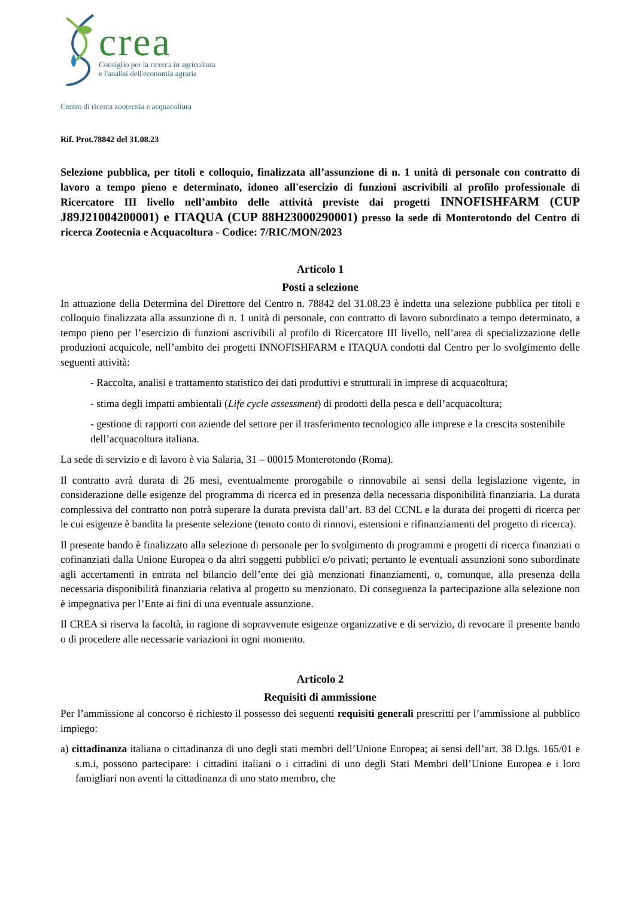crea
Consiglio per la ricerca in agricoltura
e l'analisi dell'economia agraria
Centro di ricerca zootecnia e acquacoltura
Rif. Prot.78842 del 31.08.23
Selezione pubblica, per titoli e colloquio, finalizzata all’assunzione di n. 1 unità di personale con contratto di lavoro a tempo pieno e determinato, idoneo all'esercizio di funzioni ascrivibili al profilo professionale di Ricercatore III livello nell’ambito delle attività previste dai progetti INNOFISHFARM (CUP J89J21004200001) e ITAQUA (CUP 88H23000290001) presso la sede di Monterotondo del Centro di ricerca Zootecnia e Acquacoltura - Codice: 7/RIC/MON/2023
Articolo 1
Posti a selezione
In attuazione della Determina del Direttore del Centro n. 78842 del 31.08.23 è indetta una selezione pubblica per titoli e colloquio finalizzata alla assunzione di n. 1 unità di personale, con contratto di lavoro subordinato a tempo determinato, a tempo pieno per l’esercizio di funzioni ascrivibili al profilo di Ricercatore III livello, nell’area di specializzazione delle produzioni acquicole, nell’ambito dei progetti INNOFISHFARM e ITAQUA condotti dal Centro per lo svolgimento delle seguenti attività:
- Raccolta, analisi e trattamento statistico dei dati produttivi e strutturali in imprese di acquacoltura;
- stima degli impatti ambientali (Life cycle assessment) di prodotti della pesca e dell’acquacoltura;
- gestione di rapporti con aziende del settore per il trasferimento tecnologico alle imprese e la crescita sostenibile dell’acquacoltura italiana.
La sede di servizio e di lavoro è via Salaria, 31 – 00015 Monterotondo (Roma).
Il contratto avrà durata di 26 mesi, eventualmente prorogabile o rinnovabile ai sensi della legislazione vigente, in considerazione delle esigenze del programma di ricerca ed in presenza della necessaria disponibilità finanziaria. La durata complessiva del contratto non potrà superare la durata prevista dall’art. 83 del CCNL e la durata dei progetti di ricerca per le cui esigenze è bandita la presente selezione (tenuto conto di rinnovi, estensioni e rifinanziamenti del progetto di ricerca).
Il presente bando è finalizzato alla selezione di personale per lo svolgimento di programmi e progetti di ricerca finanziati o cofinanziati dalla Unione Europea o da altri soggetti pubblici e/o privati; pertanto le eventuali assunzioni sono subordinate agli accertamenti in entrata nel bilancio dell’ente dei già menzionati finanziamenti, o, comunque, alla presenza della necessaria disponibilità finanziaria relativa al progetto su menzionato. Di conseguenza la partecipazione alla selezione non è impegnativa per l’Ente ai fini di una eventuale assunzione.
Il CREA si riserva la facoltà, in ragione di sopravvenute esigenze organizzative e di servizio, di revocare il presente bando o di procedere alle necessarie variazioni in ogni momento.
Articolo 2
Requisiti di ammissione
Per l’ammissione al concorso è richiesto il possesso dei seguenti requisiti generali prescritti per l’ammissione al pubblico impiego:
a) cittadinanza italiana o cittadinanza di uno degli stati membri dell’Unione Europea; ai sensi dell’art. 38 D.lgs. 165/01 e s.m.i, possono partecipare: i cittadini italiani o i cittadini di uno degli Stati Membri dell’Unione Europea e i loro famigliari non aventi la cittadinanza di uno stato membro, che